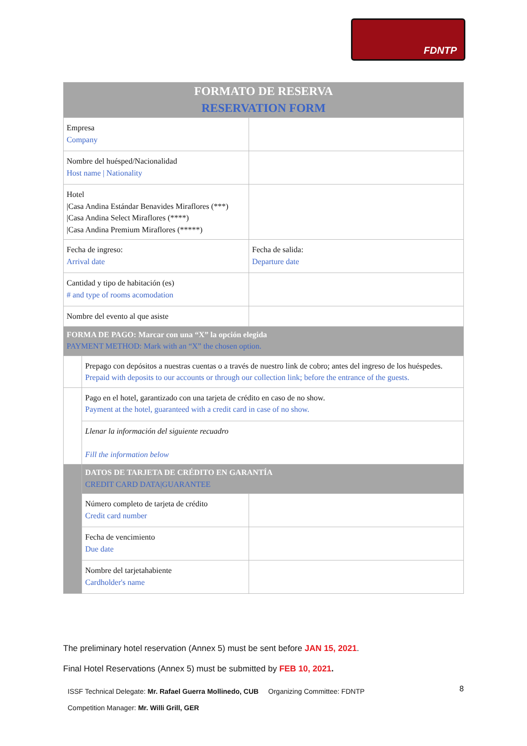FDNTP
| FORMATO DE RESERVA RESERVATION FORM | | |
| Empresa Company | | |
| Nombre del huésped/Nacionalidad Host name / Nationality | | |
| Hotel /Casa Andina Estándar Benavides Miraflores (***) /Casa Andina Select Miraflores (****) /Casa Andina Premium Miraflores (*****) | | |
| Fecha de ingreso: Arrival date | | Fecha de salida: Departure date |
| Cantidad y tipo de habitación (es) # and type of rooms acomodation | | |
| Nombre del evento al que asiste | | |
| FORMA DE PAGO: Marcar con una “X” la opción elegida PAYMENT METHOD: Mark with an “X” the chosen option. | | |
| | Prepago con depósitos a nuestras cuentas o a través de nuestro link de cobro; antes del ingreso de los huéspedes. Prepaid with deposits to our accounts or through our collection link; before the entrance of the guests. | |
| | Pago en el hotel, garantizado con una tarjeta de crédito en caso de no show. Payment at the hotel, guaranteed with a credit card in case of no show. | |
| | Llenar la información del siguiente recuadro Fill the information below | |
| | DATOS DE TARJETA DE CRÉDITO EN GARANTÍA CREDIT CARD DATA/GUARANTEE | |
| | Número completo de tarjeta de crédito Credit card number | |
| | Fecha de vencimiento Due date | |
| | Nombre del tarjetahabiente Cardholder's name | |
The preliminary hotel reservation (Annex 5) must be sent before JAN 15, 2021.
Final Hotel Reservations (Annex 5) must be submitted by FEB 10, 2021.
ISSF Technical Delegate: Mr. Rafael Guerra Mollinedo, CUB Organizing Committee: FDNTP
8
Competition Manager: Mr. Willi Grill, GER